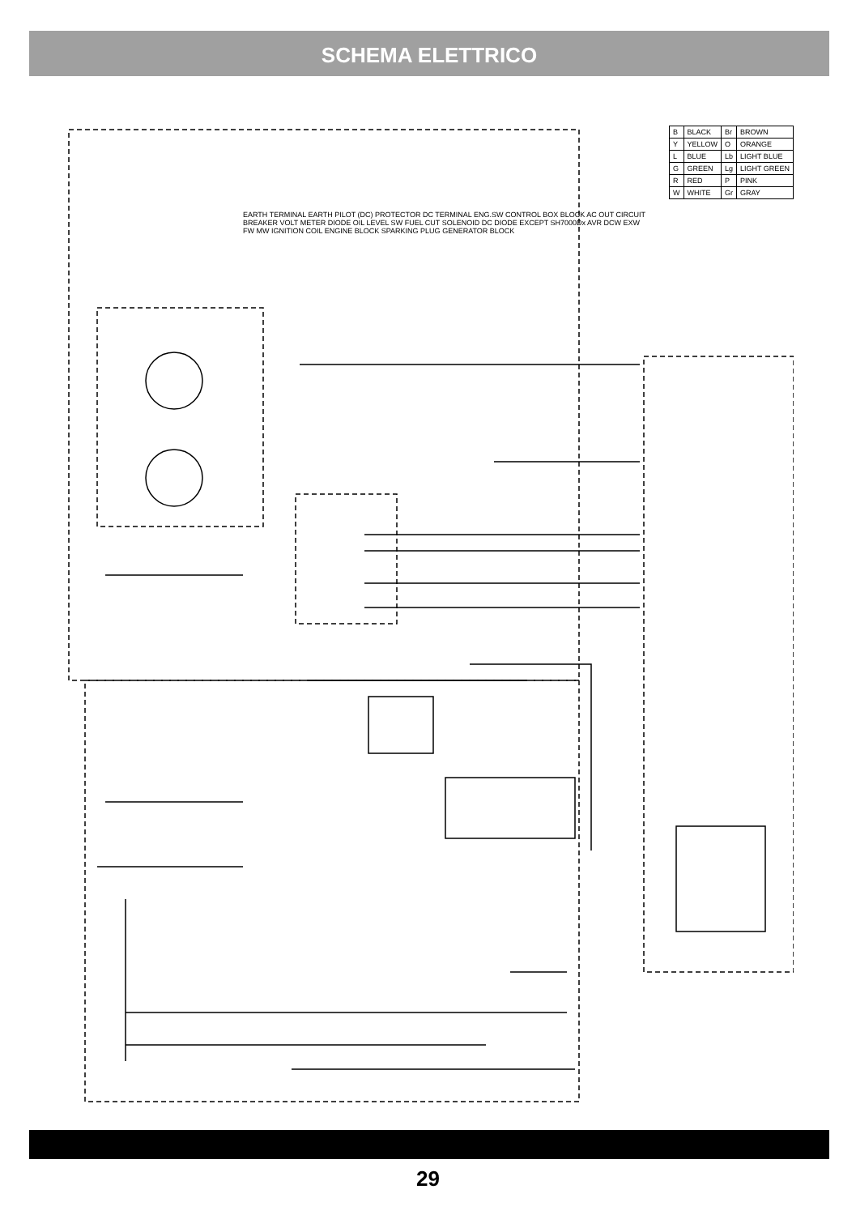SCHEMA ELETTRICO
| B | BLACK | Br | BROWN |
| Y | YELLOW | O | ORANGE |
| L | BLUE | Lb | LIGHT BLUE |
| G | GREEN | Lg | LIGHT GREEN |
| R | RED | P | PINK |
| W | WHITE | Gr | GRAY |
EARTH TERMINAL EARTH PILOT (DC) PROTECTOR DC TERMINAL ENG.SW CONTROL BOX BLOCK AC OUT CIRCUIT BREAKER VOLT METER DIODE OIL LEVEL SW FUEL CUT SOLENOID DC DIODE EXCEPT SH7000Dx AVR DCW EXW FW MW IGNITION COIL ENGINE BLOCK SPARKING PLUG GENERATOR BLOCK
29